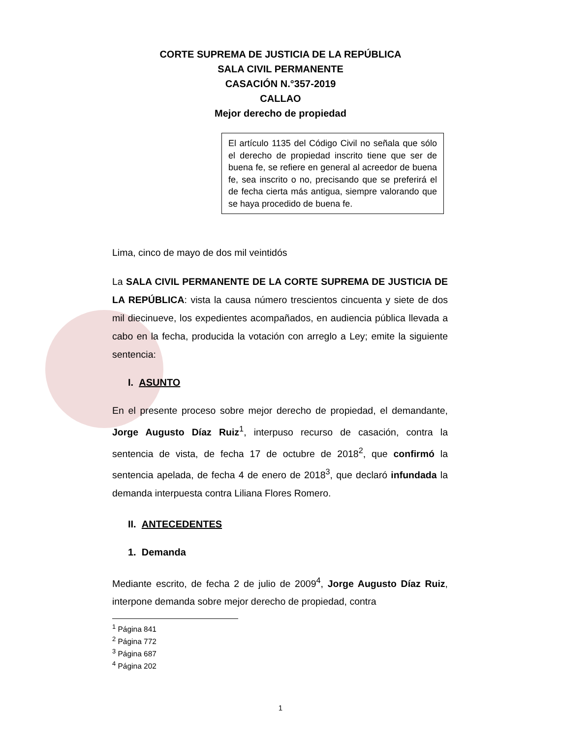CORTE SUPREMA DE JUSTICIA DE LA REPÚBLICA
SALA CIVIL PERMANENTE
CASACIÓN N.°357-2019
CALLAO
Mejor derecho de propiedad
El artículo 1135 del Código Civil no señala que sólo el derecho de propiedad inscrito tiene que ser de buena fe, se refiere en general al acreedor de buena fe, sea inscrito o no, precisando que se preferirá el de fecha cierta más antigua, siempre valorando que se haya procedido de buena fe.
Lima, cinco de mayo de dos mil veintidós
La SALA CIVIL PERMANENTE DE LA CORTE SUPREMA DE JUSTICIA DE LA REPÚBLICA: vista la causa número trescientos cincuenta y siete de dos mil diecinueve, los expedientes acompañados, en audiencia pública llevada a cabo en la fecha, producida la votación con arreglo a Ley; emite la siguiente sentencia:
I. ASUNTO
En el presente proceso sobre mejor derecho de propiedad, el demandante, Jorge Augusto Díaz Ruiz<sup>1</sup>, interpuso recurso de casación, contra la sentencia de vista, de fecha 17 de octubre de 2018<sup>2</sup>, que confirmó la sentencia apelada, de fecha 4 de enero de 2018<sup>3</sup>, que declaró infundada la demanda interpuesta contra Liliana Flores Romero.
II. ANTECEDENTES
1. Demanda
Mediante escrito, de fecha 2 de julio de 2009<sup>4</sup>, Jorge Augusto Díaz Ruiz, interpone demanda sobre mejor derecho de propiedad, contra
<sup>1</sup> Página 841
<sup>2</sup> Página 772
<sup>3</sup> Página 687
<sup>4</sup> Página 202
1